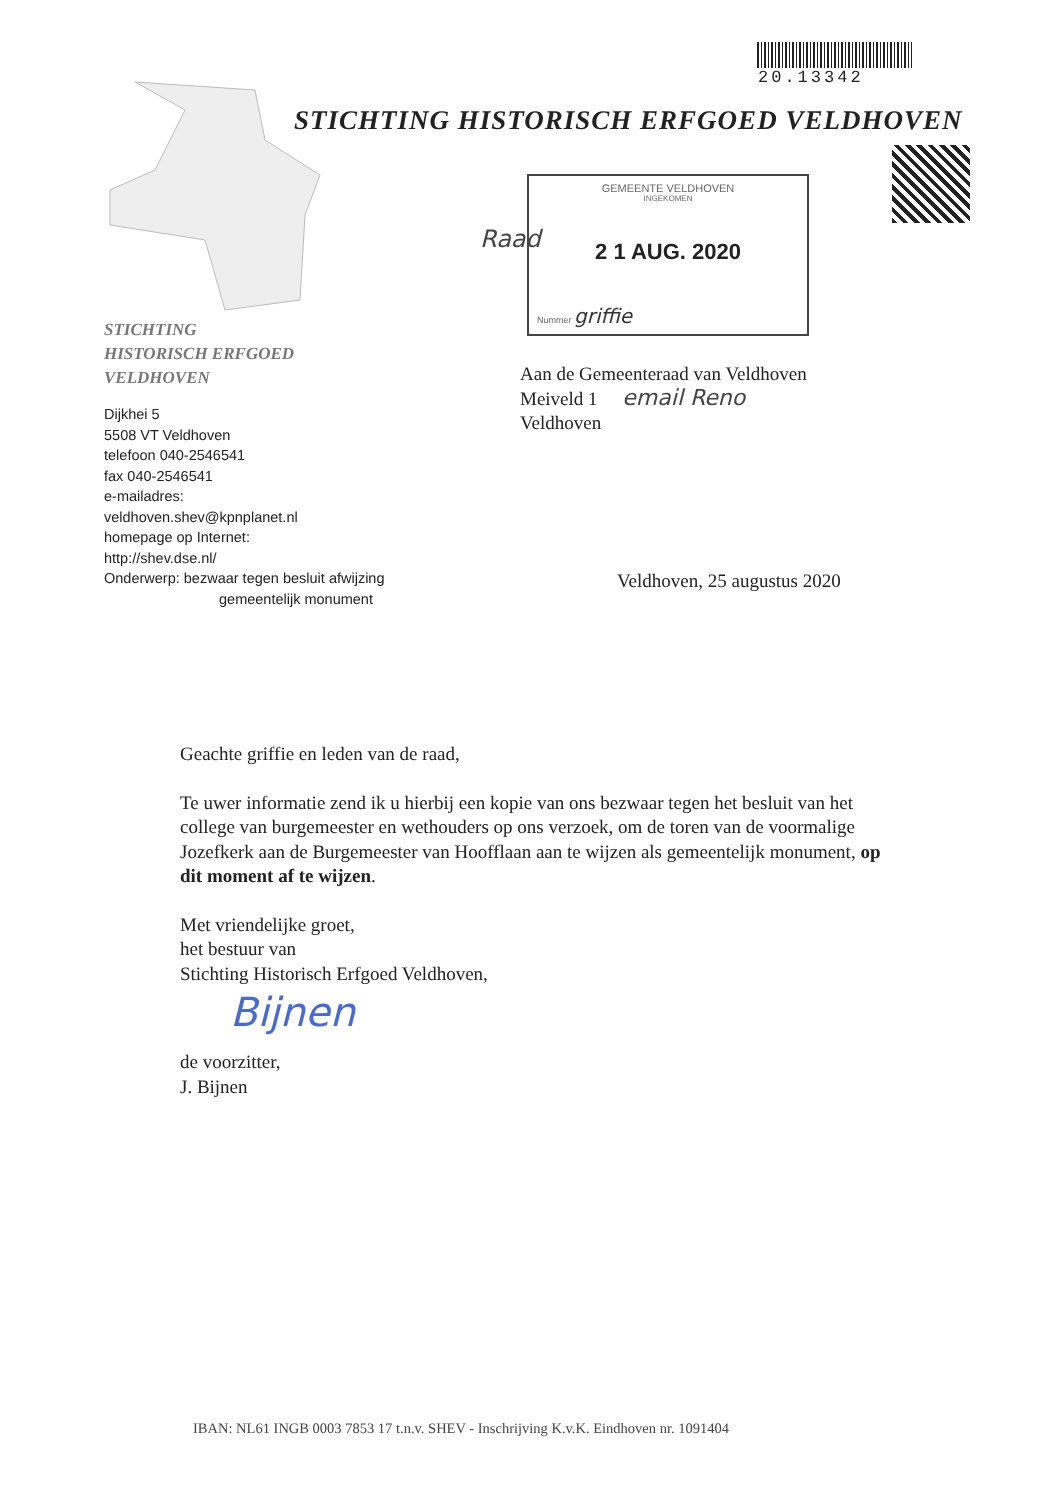20.13342
STICHTING HISTORISCH ERFGOED VELDHOVEN
GEMEENTE VELDHOVEN
INGEKOMEN
2 1 AUG. 2020
Nummer griffie
Raad
STICHTING
HISTORISCH ERFGOED
VELDHOVEN
Dijkhei 5
5508 VT Veldhoven
telefoon 040-2546541
fax 040-2546541
e-mailadres:
veldhoven.shev@kpnplanet.nl
homepage op Internet:
http://shev.dse.nl/
Onderwerp: bezwaar tegen besluit afwijzing
gemeentelijk monument
Aan de Gemeenteraad van Veldhoven
Meiveld 1 email Reno
Veldhoven
Veldhoven, 25 augustus 2020
Geachte griffie en leden van de raad,
Te uwer informatie zend ik u hierbij een kopie van ons bezwaar tegen het besluit van het college van burgemeester en wethouders op ons verzoek, om de toren van de voormalige Jozefkerk aan de Burgemeester van Hoofflaan aan te wijzen als gemeentelijk monument, op dit moment af te wijzen.
Met vriendelijke groet,
het bestuur van
Stichting Historisch Erfgoed Veldhoven,
Bijnen
de voorzitter,
J. Bijnen
IBAN: NL61 INGB 0003 7853 17 t.n.v. SHEV - Inschrijving K.v.K. Eindhoven nr. 1091404